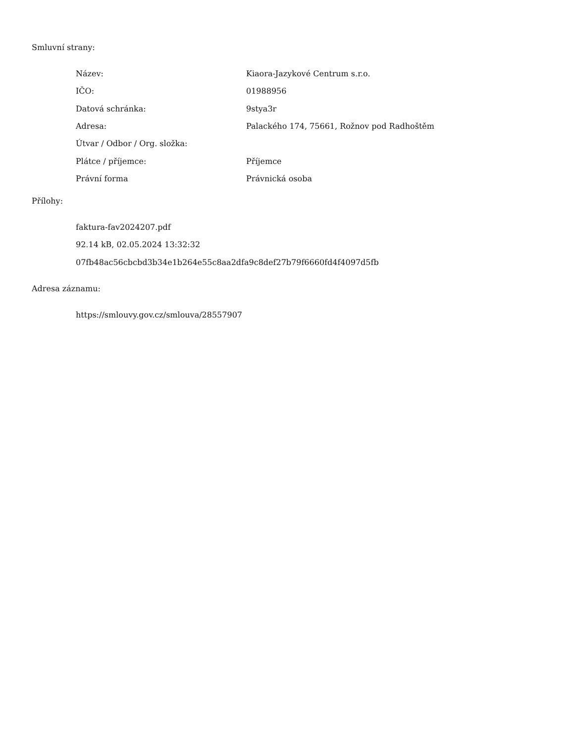Smluvní strany:
| Název: | Kiaora-Jazykové Centrum s.r.o. |
| IČO: | 01988956 |
| Datová schránka: | 9stya3r |
| Adresa: | Palackého 174, 75661, Rožnov pod Radhoštěm |
| Útvar / Odbor / Org. složka: | |
| Plátce / příjemce: | Příjemce |
| Právní forma | Právnická osoba |
Přílohy:
faktura-fav2024207.pdf
92.14 kB, 02.05.2024 13:32:32
07fb48ac56cbcbd3b34e1b264e55c8aa2dfa9c8def27b79f6660fd4f4097d5fb
Adresa záznamu:
https://smlouvy.gov.cz/smlouva/28557907